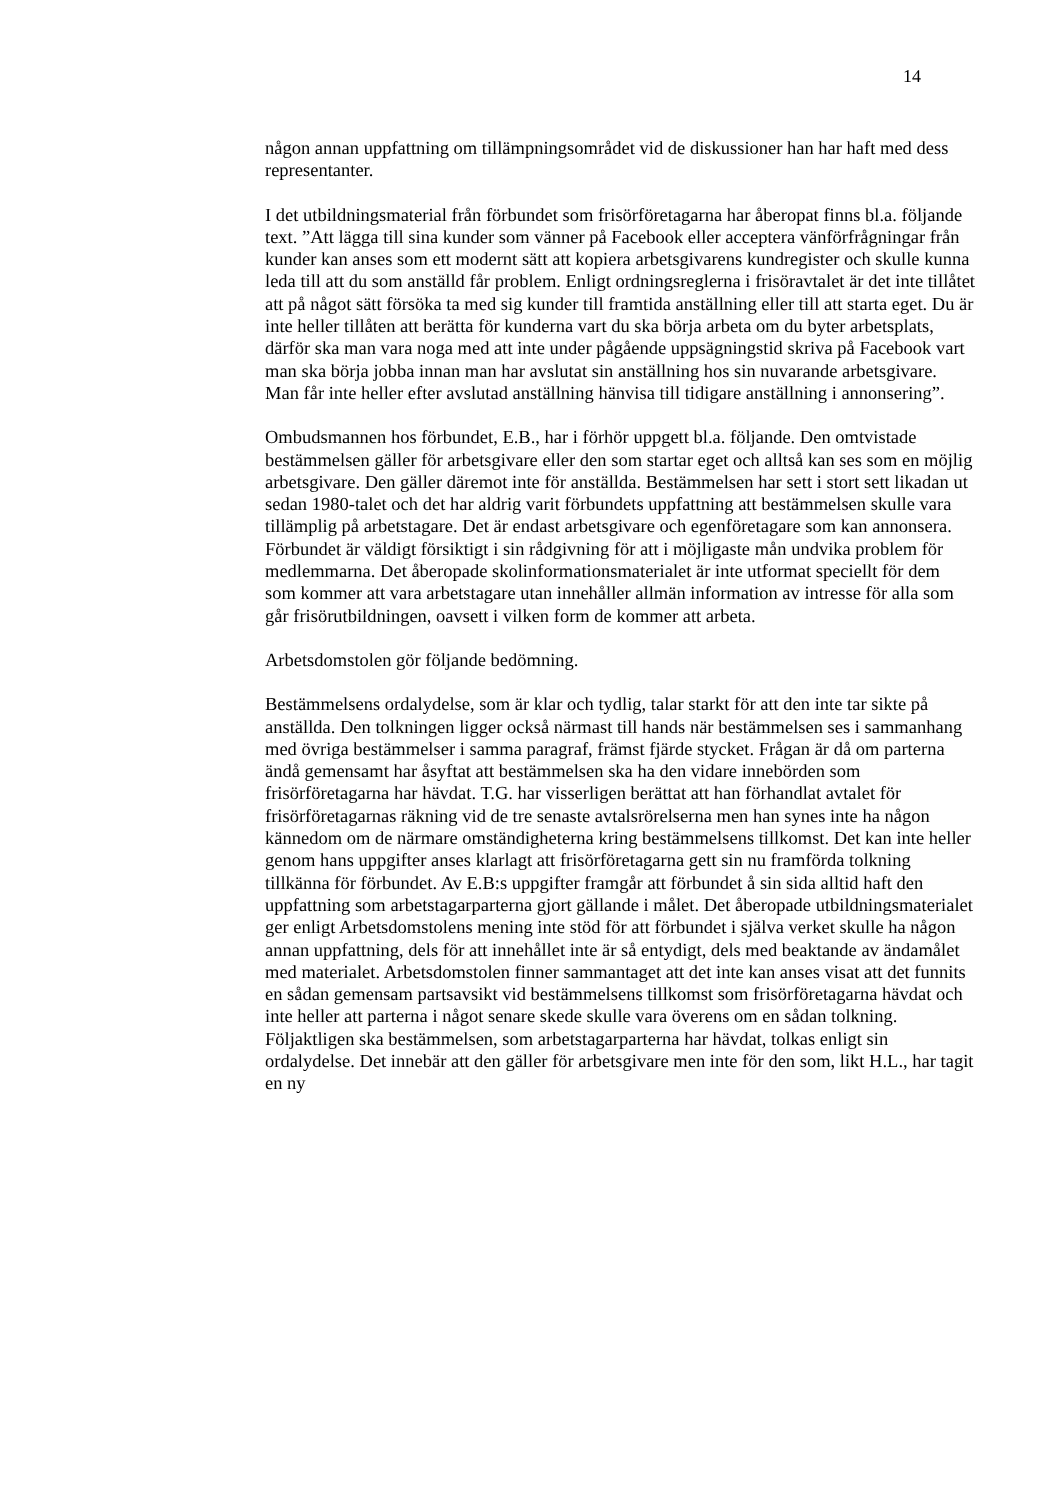14
någon annan uppfattning om tillämpningsområdet vid de diskussioner han har haft med dess representanter.
I det utbildningsmaterial från förbundet som frisörföretagarna har åberopat finns bl.a. följande text. ”Att lägga till sina kunder som vänner på Facebook eller acceptera vänförfrågningar från kunder kan anses som ett modernt sätt att kopiera arbetsgivarens kundregister och skulle kunna leda till att du som anställd får problem. Enligt ordningsreglerna i frisöravtalet är det inte tillåtet att på något sätt försöka ta med sig kunder till framtida anställning eller till att starta eget. Du är inte heller tillåten att berätta för kunderna vart du ska börja arbeta om du byter arbetsplats, därför ska man vara noga med att inte under pågående uppsägningstid skriva på Facebook vart man ska börja jobba innan man har avslutat sin anställ­ning hos sin nuvarande arbetsgivare. Man får inte heller efter avslutad anställning hänvisa till tidigare anställning i annonsering”.
Ombudsmannen hos förbundet, E.B., har i förhör uppgett bl.a. följande. Den omtvistade bestämmelsen gäller för arbetsgivare eller den som startar eget och alltså kan ses som en möjlig arbetsgivare. Den gäller däremot inte för anställda. Bestämmelsen har sett i stort sett likadan ut sedan 1980-talet och det har aldrig varit förbundets uppfattning att bestämmelsen skulle vara tillämplig på arbetstagare. Det är endast arbetsgivare och egenföretagare som kan annonsera. Förbundet är väldigt försiktigt i sin rådgivning för att i möjligaste mån undvika problem för medlemmarna. Det åberopade skolinformationsmaterialet är inte utformat speciellt för dem som kommer att vara arbetstagare utan innehåller allmän information av intresse för alla som går frisörutbildningen, oavsett i vilken form de kommer att arbeta.
Arbetsdomstolen gör följande bedömning.
Bestämmelsens ordalydelse, som är klar och tydlig, talar starkt för att den inte tar sikte på anställda. Den tolkningen ligger också närmast till hands när bestäm­melsen ses i sammanhang med övriga bestämmelser i samma paragraf, främst fjärde stycket. Frågan är då om parterna ändå gemensamt har åsyftat att bestäm­melsen ska ha den vidare innebörden som frisörföretagarna har hävdat. T.G. har visserligen berättat att han förhandlat avtalet för frisörföretagarnas räkning vid de tre senaste avtalsrörelserna men han synes inte ha någon kännedom om de närmare omständigheterna kring bestämmelsens tillkomst. Det kan inte heller genom hans uppgifter anses klarlagt att frisörföretagarna gett sin nu framförda tolkning tillkänna för förbundet. Av E.B:s uppgifter framgår att förbundet å sin sida alltid haft den uppfattning som arbetstagarparterna gjort gällande i målet. Det åberopade utbildningsmaterialet ger enligt Arbetsdomstolens mening inte stöd för att förbundet i själva verket skulle ha någon annan uppfattning, dels för att innehållet inte är så entydigt, dels med beaktande av ändamålet med materialet. Arbetsdomstolen finner sammantaget att det inte kan anses visat att det funnits en sådan gemensam partsavsikt vid bestämmelsens tillkomst som frisörföretagarna hävdat och inte heller att parterna i något senare skede skulle vara överens om en sådan tolkning. Följaktligen ska bestämmelsen, som arbetstagarparterna har hävdat, tolkas enligt sin ordalydelse. Det innebär att den gäller för arbetsgivare men inte för den som, likt H.L., har tagit en ny